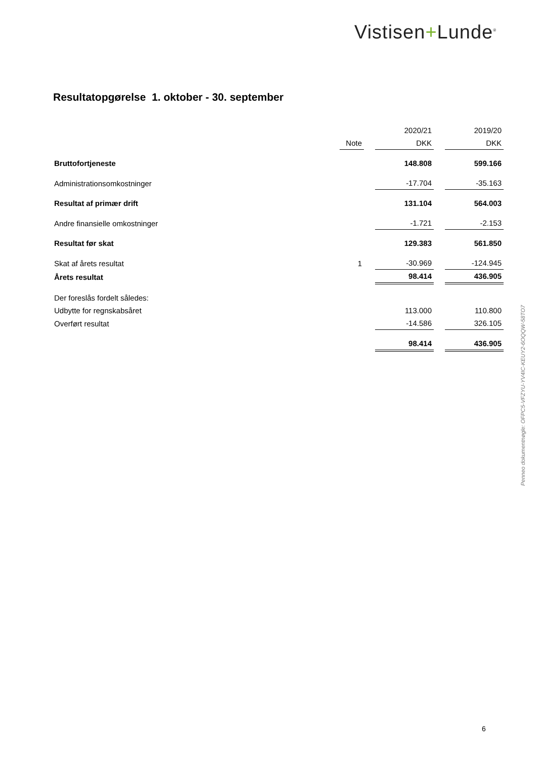Vistisen+Lunde<sup>®</sup>
Resultatopgørelse 1. oktober - 30. september
| | | | 2020/21 | | 2019/20 |
| --- | --- | --- | --- | --- | --- |
| | Note | | DKK | | DKK |
| Bruttofortjeneste | | | 148.808 | | 599.166 |
| Administrationsomkostninger | | | -17.704 | | -35.163 |
| Resultat af primær drift | | | 131.104 | | 564.003 |
| Andre finansielle omkostninger | | | -1.721 | | -2.153 |
| Resultat før skat | | | 129.383 | | 561.850 |
| Skat af årets resultat | 1 | | -30.969 | | -124.945 |
| Årets resultat | | | 98.414 | | 436.905 |
| Der foreslås fordelt således: | | | | | |
| Udbytte for regnskabsåret | | | 113.000 | | 110.800 |
| Overført resultat | | | -14.586 | | 326.105 |
| | | | 98.414 | | 436.905 |
Penneo dokumentnøgle: OFPC5-VFZYU-YV4IC-KEUY2-6OQQW-58TO7
6